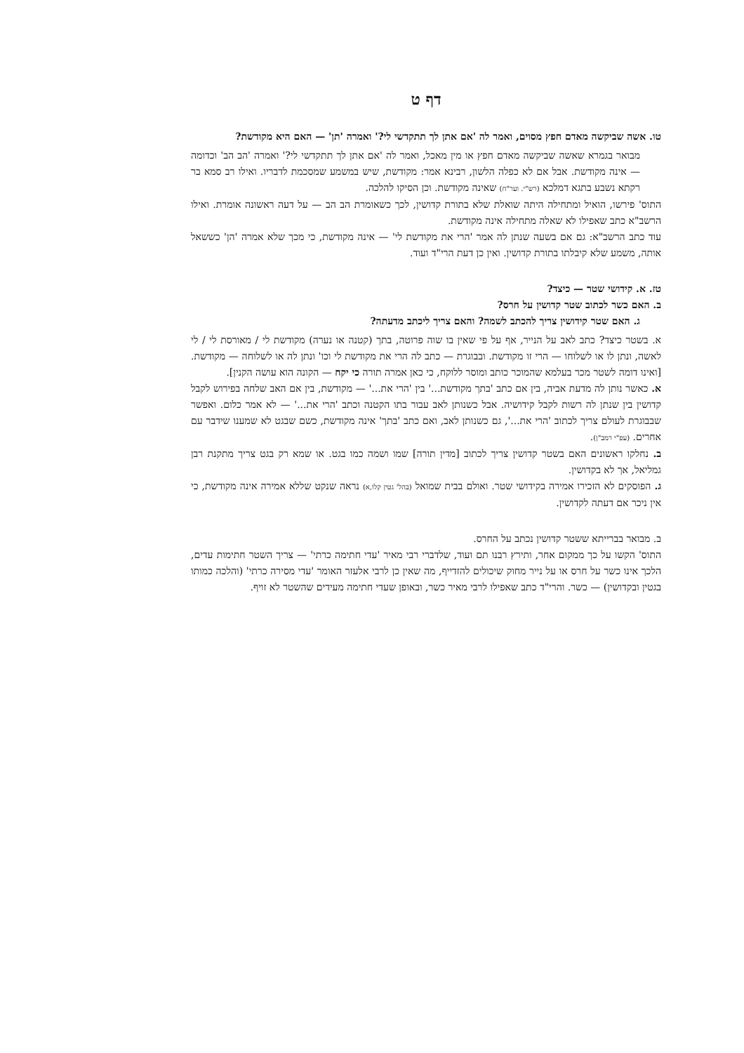דף ט
טו. אשה שביקשה מאדם חפץ מסוים, ואמר לה 'אם אתן לך תתקדשי לי?' ואמרה 'תן' — האם היא מקודשת?
מבואר בגמרא שאשה שביקשה מאדם חפץ או מין מאכל, ואמר לה 'אם אתן לך תתקדשי לי?' ואמרה 'הב הב' וכדומה — אינה מקודשת. אבל אם לא כפלה הלשון, רבינא אמר: מקודשת, שיש במשמע שמסכמת לדבריו. ואילו רב סמא בר רקתא נשבע בתגא דמלכא (רש"י. וער"ח) שאינה מקודשת. וכן הסיקו להלכה.
התוס' פירשו, הואיל ומתחילה היתה שואלת שלא בתורת קדושין, לכך כשאומרת הב הב — על דעה ראשונה אומרת. ואילו הרשב"א כתב שאפילו לא שאלה מתחילה אינה מקודשת.
עוד כתב הרשב"א: גם אם בשעה שנתן לה אמר 'הרי את מקודשת לי' — אינה מקודשת, כי מכך שלא אמרה 'הן' כששאל אותה, משמע שלא קיבלתו בתורת קדושין. ואין כן דעת הרי"ד ועוד.
טז. א. קידושי שטר — כיצד?
ב. האם כשר לכתוב שטר קדושין על חרס?
ג. האם שטר קידושין צריך להכתב לשמה? והאם צריך ליכתב מדעתה?
א. בשטר כיצד? כתב לאב על הנייר, אף על פי שאין בו שוה פרוטה, בתך (קטנה או נערה) מקודשת לי / מאורסת לי / לי לאשה, ונתן לו או לשלוחו — הרי זו מקודשת. ובבוגרת — כתב לה הרי את מקודשת לי וכו' ונתן לה או לשלוחה — מקודשת. [ואינו דומה לשטר מכר בעלמא שהמוכר כותב ומוסר ללוקח, כי כאן אמרה תורה כי יקח — הקונה הוא עושה הקנין].
א. כאשר נותן לה מדעת אביה, בין אם כתב 'בתך מקודשת...' בין 'הרי את...' — מקודשת, בין אם האב שלחה בפירוש לקבל קדושין בין שנתן לה רשות לקבל קידושיה. אבל כשנותן לאב עבור בתו הקטנה וכתב 'הרי את...' — לא אמר כלום. ואפשר שבבוגרת לעולם צריך לכתוב 'הרי את...', גם כשנותן לאב, ואם כתב 'בתך' אינה מקודשת, כשם שבגט לא שמענו שידבר עם אחרים. (עפ"י רמב"ן).
ב. נחלקו ראשונים האם בשטר קדושין צריך לכתוב [מדין תורה] שמו ושמה כמו בגט. או שמא רק בגט צריך מתקנת רבן גמליאל, אך לא בקדושין.
ג. הפוסקים לא הזכירו אמירה בקידושי שטר. ואולם בבית שמואל (בהל' גטין קלו,א) נראה שנקט שללא אמירה אינה מקודשת, כי אין ניכר אם דעתה לקדושין.
ב. מבואר בברייתא ששטר קדושין נכתב על החרס.
התוס' הקשו על כך ממקום אחר, ותירץ רבנו תם ועוד, שלדברי רבי מאיר 'עדי חתימה כרתי' — צריך השטר חתימות עדים, הלכך אינו כשר על חרס או על נייר מחוק שיכולים להזדייף, מה שאין כן לרבי אלעזר האומר 'עדי מסירה כרתי' (והלכה כמותו בגטין ובקדושין) — כשר. והרי"ד כתב שאפילו לרבי מאיר כשר, ובאופן שעדי חתימה מעידים שהשטר לא זויף.